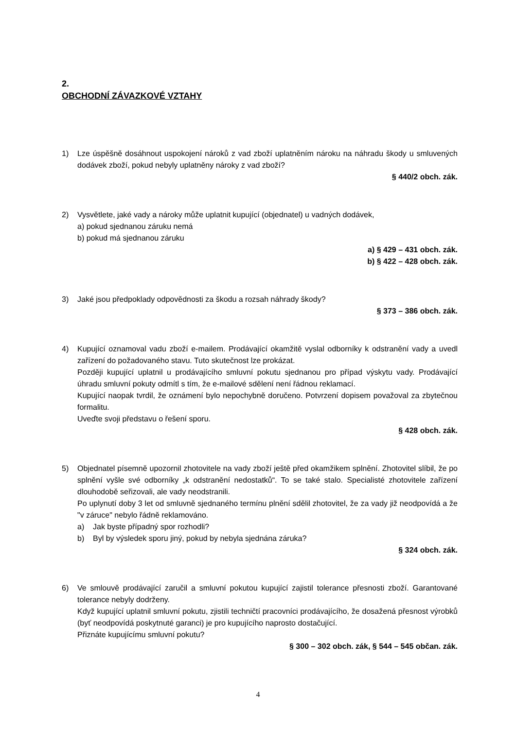2.
OBCHODNÍ ZÁVAZKOVÉ VZTAHY
1) Lze úspěšně dosáhnout uspokojení nároků z vad zboží uplatněním nároku na náhradu škody u smluvených dodávek zboží, pokud nebyly uplatněny nároky z vad zboží?
§ 440/2 obch. zák.
2) Vysvětlete, jaké vady a nároky může uplatnit kupující (objednatel) u vadných dodávek,
a) pokud sjednanou záruku nemá
b) pokud má sjednanou záruku
a) § 429 – 431 obch. zák.
b) § 422 – 428 obch. zák.
3) Jaké jsou předpoklady odpovědnosti za škodu a rozsah náhrady škody?
§ 373 – 386 obch. zák.
4) Kupující oznamoval vadu zboží e-mailem. Prodávající okamžitě vyslal odborníky k odstranění vady a uvedl zařízení do požadovaného stavu. Tuto skutečnost lze prokázat.
Později kupující uplatnil u prodávajícího smluvní pokutu sjednanou pro případ výskytu vady. Prodávající úhradu smluvní pokuty odmítl s tím, že e-mailové sdělení není řádnou reklamací.
Kupující naopak tvrdil, že oznámení bylo nepochybně doručeno. Potvrzení dopisem považoval za zbytečnou formalitu.
Uveďte svoji představu o řešení sporu.
§ 428 obch. zák.
5) Objednatel písemně upozornil zhotovitele na vady zboží ještě před okamžikem splnění. Zhotovitel slíbil, že po splnění vyšle své odborníky „k odstranění nedostatků“. To se také stalo. Specialisté zhotovitele zařízení dlouhodobě seřizovali, ale vady neodstranili.
Po uplynutí doby 3 let od smluvně sjednaného termínu plnění sdělil zhotovitel, že za vady již neodpovídá a že "v záruce" nebylo řádně reklamováno.
a) Jak byste případný spor rozhodli?
b) Byl by výsledek sporu jiný, pokud by nebyla sjednána záruka?
§ 324 obch. zák.
6) Ve smlouvě prodávající zaručil a smluvní pokutou kupující zajistil tolerance přesnosti zboží. Garantované tolerance nebyly dodrženy.
Když kupující uplatnil smluvní pokutu, zjistili techničtí pracovníci prodávajícího, že dosažená přesnost výrobků (byť neodpovídá poskytnuté garanci) je pro kupujícího naprosto dostačující.
Přiznáte kupujícímu smluvní pokutu?
§ 300 – 302 obch. zák, § 544 – 545 občan. zák.
4